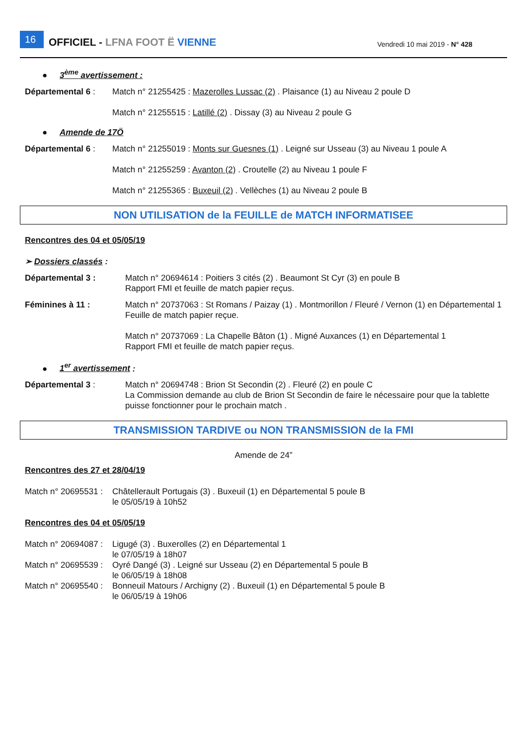16 OFFICIEL - LFNA FOOT Ë VIENNE Vendredi 10 mai 2019 - N° 428
● 3<sup>ème</sup> avertissement :
Départemental 6 : Match n° 21255425 : Mazerolles Lussac (2) . Plaisance (1) au Niveau 2 poule D
Match n° 21255515 : Latillé (2) . Dissay (3) au Niveau 2 poule G
● Amende de 17Ö
Départemental 6 : Match n° 21255019 : Monts sur Guesnes (1) . Leigné sur Usseau (3) au Niveau 1 poule A
Match n° 21255259 : Avanton (2) . Croutelle (2) au Niveau 1 poule F
Match n° 21255365 : Buxeuil (2) . Vellèches (1) au Niveau 2 poule B
NON UTILISATION de la FEUILLE de MATCH INFORMATISEE
Rencontres des 04 et 05/05/19
➢ Dossiers classés :
Départemental 3 : Match n° 20694614 : Poitiers 3 cités (2) . Beaumont St Cyr (3) en poule B
Rapport FMI et feuille de match papier reçus.
Féminines à 11 : Match n° 20737063 : St Romans / Paizay (1) . Montmorillon / Fleuré / Vernon (1) en Départemental 1
Feuille de match papier reçue.
Match n° 20737069 : La Chapelle Bâton (1) . Migné Auxances (1) en Départemental 1
Rapport FMI et feuille de match papier reçus.
● 1<sup>er</sup> avertissement :
Départemental 3 : Match n° 20694748 : Brion St Secondin (2) . Fleuré (2) en poule C
La Commission demande au club de Brion St Secondin de faire le nécessaire pour que la tablette puisse fonctionner pour le prochain match .
TRANSMISSION TARDIVE ou NON TRANSMISSION de la FMI
Amende de 24”
Rencontres des 27 et 28/04/19
Match n° 20695531 :
Châtellerault Portugais (3) . Buxeuil (1) en Départemental 5 poule B
le 05/05/19 à 10h52
Rencontres des 04 et 05/05/19
Match n° 20694087 :
Ligugé (3) . Buxerolles (2) en Départemental 1
le 07/05/19 à 18h07
Match n° 20695539 :
Oyré Dangé (3) . Leigné sur Usseau (2) en Départemental 5 poule B
le 06/05/19 à 18h08
Match n° 20695540 :
Bonneuil Matours / Archigny (2) . Buxeuil (1) en Départemental 5 poule B
le 06/05/19 à 19h06